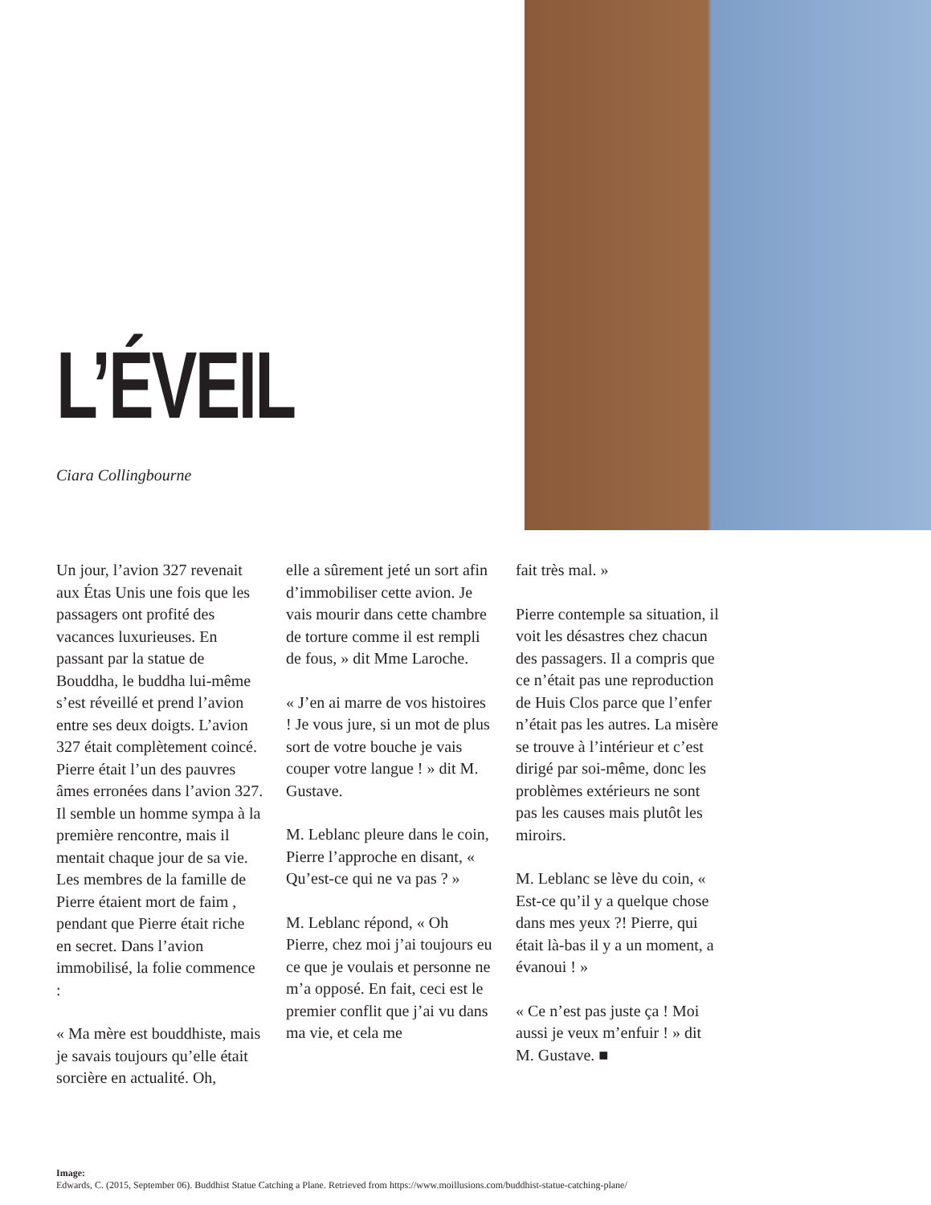L’ÉVEIL
Ciara Collingbourne
Un jour, l’avion 327 revenait aux Étas Unis une fois que les passagers ont profité des vacances luxurieuses. En passant par la statue de Bouddha, le buddha lui-même s’est réveillé et prend l’avion entre ses deux doigts. L’avion 327 était complètement coincé. Pierre était l’un des pauvres âmes erronées dans l’avion 327. Il semble un homme sympa à la première rencontre, mais il mentait chaque jour de sa vie. Les membres de la famille de Pierre étaient mort de faim , pendant que Pierre était riche en secret. Dans l’avion immobilisé, la folie commence :
« Ma mère est bouddhiste, mais je savais toujours qu’elle était sorcière en actualité. Oh,
elle a sûrement jeté un sort afin d’immobiliser cette avion. Je vais mourir dans cette chambre de torture comme il est rempli de fous, » dit Mme Laroche.
« J’en ai marre de vos histoires ! Je vous jure, si un mot de plus sort de votre bouche je vais couper votre langue ! » dit M. Gustave.
M. Leblanc pleure dans le coin, Pierre l’approche en disant, « Qu’est-ce qui ne va pas ? »
M. Leblanc répond, « Oh Pierre, chez moi j’ai toujours eu ce que je voulais et personne ne m’a opposé. En fait, ceci est le premier conflit que j’ai vu dans ma vie, et cela me
fait très mal. »
Pierre contemple sa situation, il voit les désastres chez chacun des passagers. Il a compris que ce n’était pas une reproduction de Huis Clos parce que l’enfer n’était pas les autres. La misère se trouve à l’intérieur et c’est dirigé par soi-même, donc les problèmes extérieurs ne sont pas les causes mais plutôt les miroirs.
M. Leblanc se lève du coin, « Est-ce qu’il y a quelque chose dans mes yeux ?! Pierre, qui était là-bas il y a un moment, a évanoui ! »
« Ce n’est pas juste ça ! Moi aussi je veux m’enfuir ! » dit M. Gustave. ■
Image:
Edwards, C. (2015, September 06). Buddhist Statue Catching a Plane. Retrieved from https://www.moillusions.com/buddhist-statue-catching-plane/